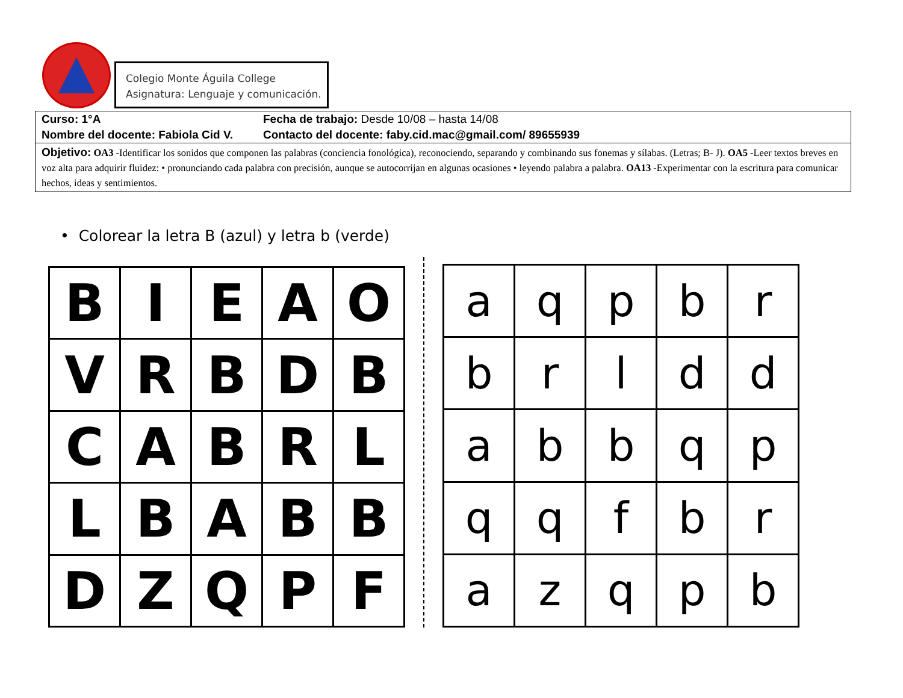Colegio Monte Águila College
Asignatura: Lenguaje y comunicación.
Curso: 1°A Fecha de trabajo: Desde 10/08 – hasta 14/08
Nombre del docente: Fabiola Cid V.
Contacto del docente: faby.cid.mac@gmail.com/ 89655939
Objetivo: OA3 -Identificar los sonidos que componen las palabras (conciencia fonológica), reconociendo, separando y combinando sus fonemas y sílabas. (Letras; B- J). OA5 -Leer textos breves en voz alta para adquirir fluidez: • pronunciando cada palabra con precisión, aunque se autocorrijan en algunas ocasiones • leyendo palabra a palabra. OA13 -Experimentar con la escritura para comunicar hechos, ideas y sentimientos.
• Colorear la letra B (azul) y letra b (verde)
| B | I | E | A | O |
| V | R | B | D | B |
| C | A | B | R | L |
| L | B | A | B | B |
| D | Z | Q | P | F |
| a | q | p | b | r |
| b | r | l | d | d |
| a | b | b | q | p |
| q | q | f | b | r |
| a | z | q | p | b |